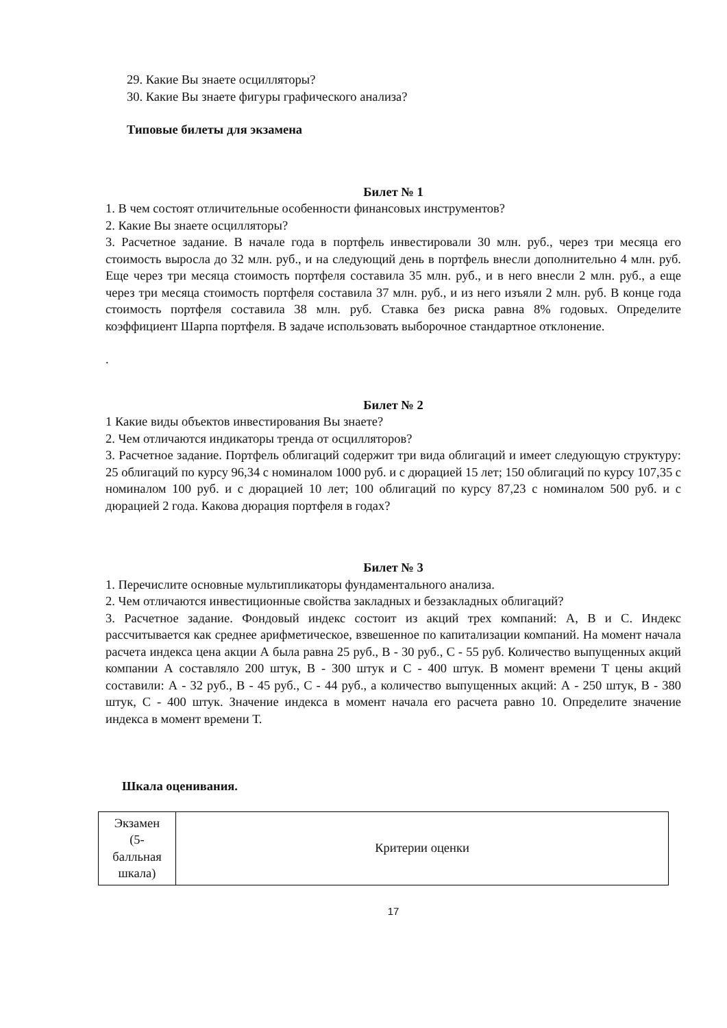29. Какие Вы знаете осцилляторы?
30. Какие Вы знаете фигуры графического анализа?
Типовые билеты для экзамена
Билет № 1
1. В чем состоят отличительные особенности финансовых инструментов?
2. Какие Вы знаете осцилляторы?
3. Расчетное задание. В начале года в портфель инвестировали 30 млн. руб., через три месяца его стоимость выросла до 32 млн. руб., и на следующий день в портфель внесли дополнительно 4 млн. руб. Еще через три месяца стоимость портфеля составила 35 млн. руб., и в него внесли 2 млн. руб., а еще через три месяца стоимость портфеля составила 37 млн. руб., и из него изъяли 2 млн. руб. В конце года стоимость портфеля составила 38 млн. руб. Ставка без риска равна 8% годовых. Определите коэффициент Шарпа портфеля. В задаче использовать выборочное стандартное отклонение.
.
Билет № 2
1 Какие виды объектов инвестирования Вы знаете?
2. Чем отличаются индикаторы тренда от осцилляторов?
3. Расчетное задание. Портфель облигаций содержит три вида облигаций и имеет следующую структуру: 25 облигаций по курсу 96,34 с номиналом 1000 руб. и с дюрацией 15 лет; 150 облигаций по курсу 107,35 с номиналом 100 руб. и с дюрацией 10 лет; 100 облигаций по курсу 87,23 с номиналом 500 руб. и с дюрацией 2 года. Какова дюрация портфеля в годах?
Билет № 3
1. Перечислите основные мультипликаторы фундаментального анализа.
2. Чем отличаются инвестиционные свойства закладных и беззакладных облигаций?
3. Расчетное задание. Фондовый индекс состоит из акций трех компаний: А, В и С. Индекс рассчитывается как среднее арифметическое, взвешенное по капитализации компаний. На момент начала расчета индекса цена акции А была равна 25 руб., В - 30 руб., С - 55 руб. Количество выпущенных акций компании А составляло 200 штук, В - 300 штук и С - 400 штук. В момент времени Т цены акций составили: А - 32 руб., В - 45 руб., С - 44 руб., а количество выпущенных акций: А - 250 штук, В - 380 штук, С - 400 штук. Значение индекса в момент начала его расчета равно 10. Определите значение индекса в момент времени Т.
Шкала оценивания.
| Экзамен (5- балльная шкала) | Критерии оценки |
17